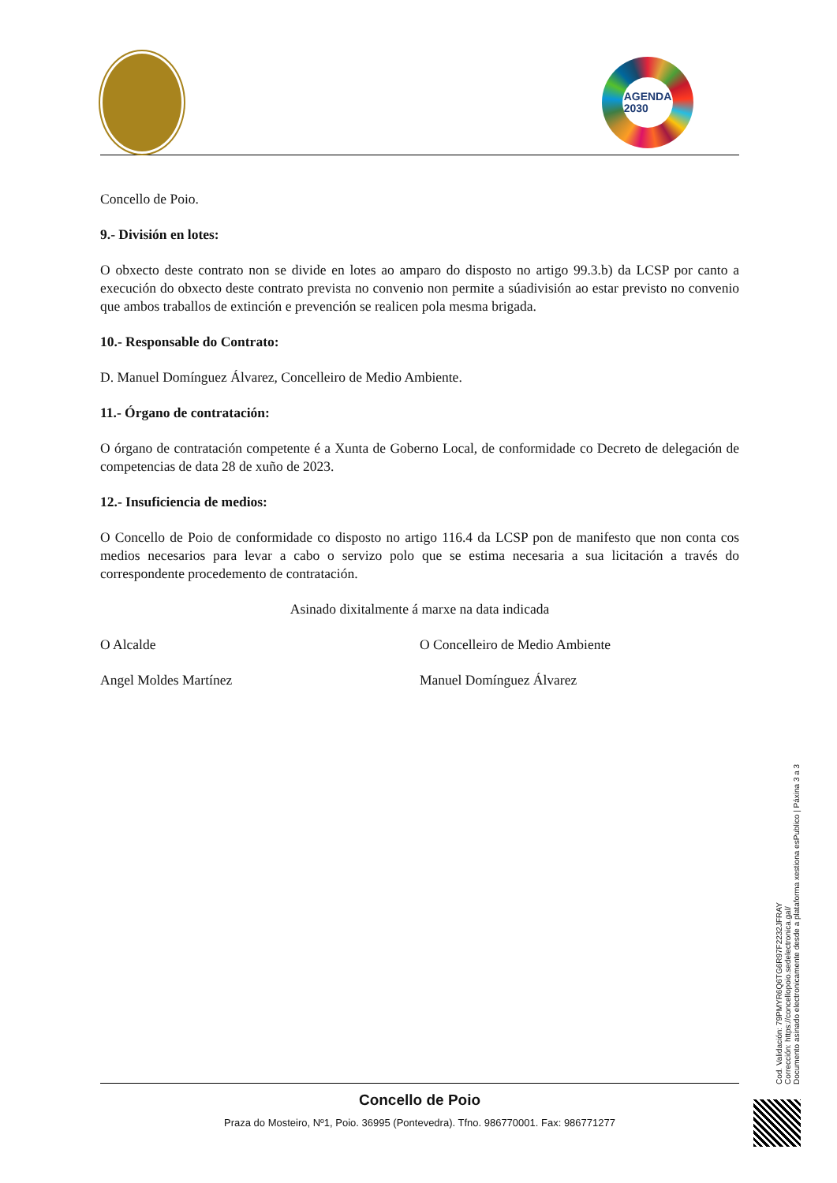AGENDA
2030
Concello de Poio.
9.- División en lotes:
O obxecto deste contrato non se divide en lotes ao amparo do disposto no artigo 99.3.b) da LCSP por canto a execución do obxecto deste contrato prevista no convenio non permite a súadivisión ao estar previsto no convenio que ambos traballos de extinción e prevención se realicen pola mesma brigada.
10.- Responsable do Contrato:
D. Manuel Domínguez Álvarez, Concelleiro de Medio Ambiente.
11.- Órgano de contratación:
O órgano de contratación competente é a Xunta de Goberno Local, de conformidade co Decreto de delegación de competencias de data 28 de xuño de 2023.
12.- Insuficiencia de medios:
O Concello de Poio de conformidade co disposto no artigo 116.4 da LCSP pon de manifesto que non conta cos medios necesarios para levar a cabo o servizo polo que se estima necesaria a sua licitación a través do correspondente procedemento de contratación.
Asinado dixitalmente á marxe na data indicada
O Alcalde
Angel Moldes Martínez
O Concelleiro de Medio Ambiente
Manuel Domínguez Álvarez
Concello de Poio
Praza do Mosteiro, Nº1, Poio. 36995 (Pontevedra). Tfno. 986770001. Fax: 986771277
Cod. Validación: 79PMYR6Q6TG6R97F2232JFRAY
Corrección: https://concellopoio.sedelectronica.gal/
Documento asinado electronicamente desde a plataforma xestiona esPublico | Páxina 3 a 3